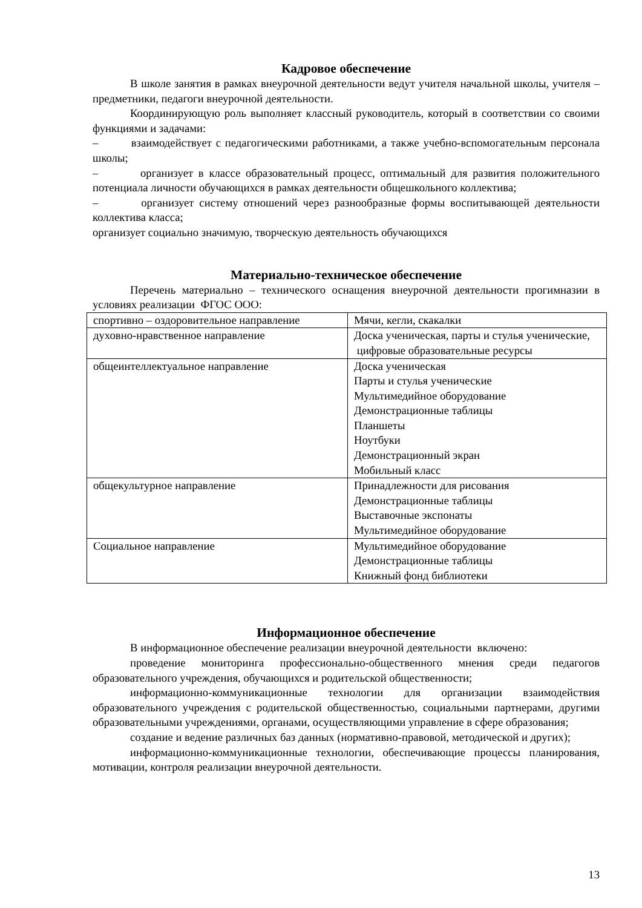Кадровое обеспечение
В школе занятия в рамках внеурочной деятельности ведут учителя начальной школы, учителя – предметники, педагоги внеурочной деятельности.
Координирующую роль выполняет классный руководитель, который в соответствии со своими функциями и задачами:
– взаимодействует с педагогическими работниками, а также учебно-вспомогательным персонала школы;
– организует в классе образовательный процесс, оптимальный для развития положительного потенциала личности обучающихся в рамках деятельности общешкольного коллектива;
– организует систему отношений через разнообразные формы воспитывающей деятельности коллектива класса;
организует социально значимую, творческую деятельность обучающихся
Материально-техническое обеспечение
Перечень материально – технического оснащения внеурочной деятельности прогимназии в условиях реализации ФГОС ООО:
| спортивно – оздоровительное направление | Мячи, кегли, скакалки |
| духовно-нравственное направление | Доска ученическая, парты и стулья ученические, цифровые образовательные ресурсы |
| общеинтеллектуальное направление | Доска ученическая Парты и стулья ученические Мультимедийное оборудование Демонстрационные таблицы Планшеты Ноутбуки Демонстрационный экран Мобильный класс |
| общекультурное направление | Принадлежности для рисования Демонстрационные таблицы Выставочные экспонаты Мультимедийное оборудование |
| Социальное направление | Мультимедийное оборудование Демонстрационные таблицы Книжный фонд библиотеки |
Информационное обеспечение
В информационное обеспечение реализации внеурочной деятельности включено:
проведение мониторинга профессионально-общественного мнения среди педагогов образовательного учреждения, обучающихся и родительской общественности;
информационно-коммуникационные технологии для организации взаимодействия образовательного учреждения с родительской общественностью, социальными партнерами, другими образовательными учреждениями, органами, осуществляющими управление в сфере образования;
создание и ведение различных баз данных (нормативно-правовой, методической и других);
информационно-коммуникационные технологии, обеспечивающие процессы планирования, мотивации, контроля реализации внеурочной деятельности.
13